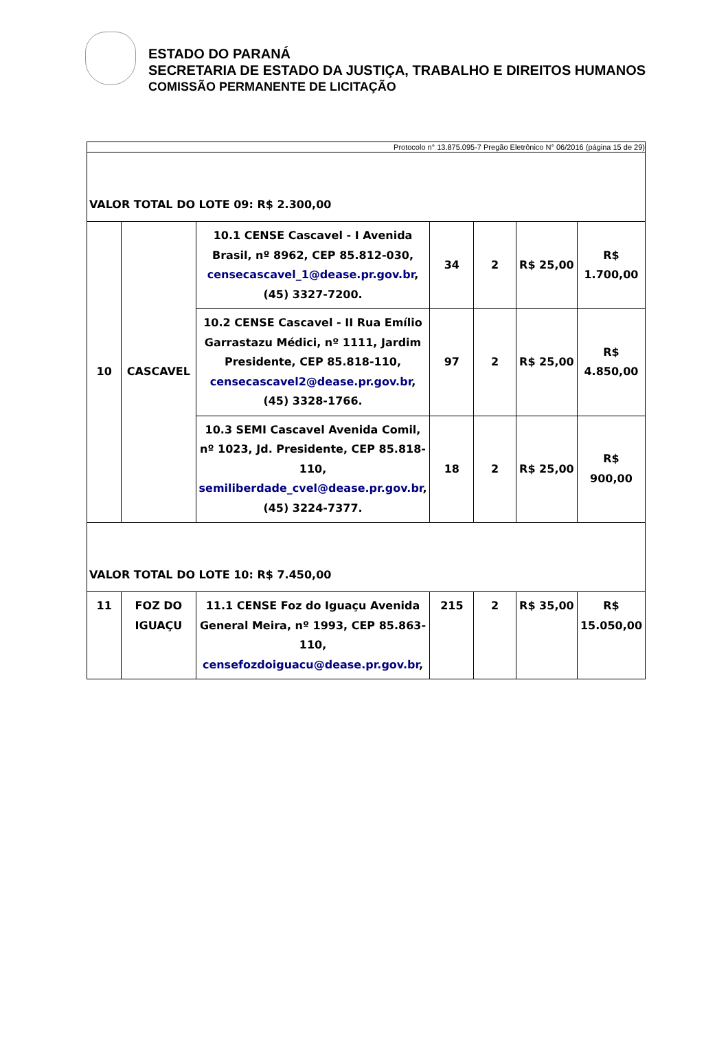ESTADO DO PARANÁ
SECRETARIA DE ESTADO DA JUSTIÇA, TRABALHO E DIREITOS HUMANOS
COMISSÃO PERMANENTE DE LICITAÇÃO
| Protocolo n° 13.875.095-7 Pregão Eletrônico N° 06/2016 (página 15 de 29) | | | | | | |
| VALOR TOTAL DO LOTE 09: R$ 2.300,00 | | | | | | |
| 10 | CASCAVEL | 10.1 CENSE Cascavel - I Avenida Brasil, nº 8962, CEP 85.812-030, censecascavel_1@dease.pr.gov.br , (45) 3327-7200. | 34 | 2 | R$ 25,00 | R$ 1.700,00 |
| | | 10.2 CENSE Cascavel - II Rua Emílio Garrastazu Médici, nº 1111, Jardim Presidente, CEP 85.818-110, censecascavel2@dease.pr.gov.br , (45) 3328-1766. | 97 | 2 | R$ 25,00 | R$ 4.850,00 |
| | | 10.3 SEMI Cascavel Avenida Comil, nº 1023, Jd. Presidente, CEP 85.818-110, semiliberdade_cvel@dease.pr.gov.br , (45) 3224-7377. | 18 | 2 | R$ 25,00 | R$ 900,00 |
| VALOR TOTAL DO LOTE 10: R$ 7.450,00 | | | | | | |
| 11 | FOZ DO IGUAÇU | 11.1 CENSE Foz do Iguaçu Avenida General Meira, nº 1993, CEP 85.863-110, censefozdoiguacu@dease.pr.gov.br , | 215 | 2 | R$ 35,00 | R$ 15.050,00 |